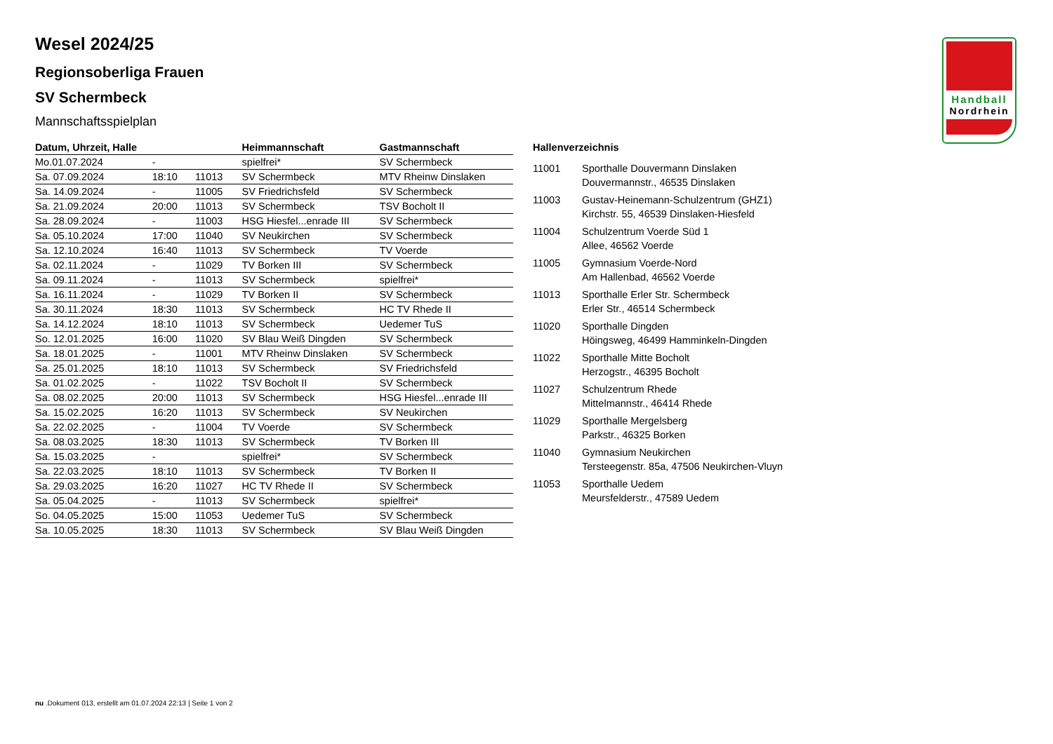Handball
Nordrhein
Wesel 2024/25
Regionsoberliga Frauen
SV Schermbeck
Mannschaftsspielplan
| Datum, Uhrzeit, Halle | | | Heimmannschaft | Gastmannschaft |
| --- | --- | --- | --- | --- |
| Mo.01.07.2024 | - | | spielfrei* | SV Schermbeck |
| Sa. 07.09.2024 | 18:10 | 11013 | SV Schermbeck | MTV Rheinw Dinslaken |
| Sa. 14.09.2024 | - | 11005 | SV Friedrichsfeld | SV Schermbeck |
| Sa. 21.09.2024 | 20:00 | 11013 | SV Schermbeck | TSV Bocholt II |
| Sa. 28.09.2024 | - | 11003 | HSG Hiesfel...enrade III | SV Schermbeck |
| Sa. 05.10.2024 | 17:00 | 11040 | SV Neukirchen | SV Schermbeck |
| Sa. 12.10.2024 | 16:40 | 11013 | SV Schermbeck | TV Voerde |
| Sa. 02.11.2024 | - | 11029 | TV Borken III | SV Schermbeck |
| Sa. 09.11.2024 | - | 11013 | SV Schermbeck | spielfrei* |
| Sa. 16.11.2024 | - | 11029 | TV Borken II | SV Schermbeck |
| Sa. 30.11.2024 | 18:30 | 11013 | SV Schermbeck | HC TV Rhede II |
| Sa. 14.12.2024 | 18:10 | 11013 | SV Schermbeck | Uedemer TuS |
| So. 12.01.2025 | 16:00 | 11020 | SV Blau Weiß Dingden | SV Schermbeck |
| Sa. 18.01.2025 | - | 11001 | MTV Rheinw Dinslaken | SV Schermbeck |
| Sa. 25.01.2025 | 18:10 | 11013 | SV Schermbeck | SV Friedrichsfeld |
| Sa. 01.02.2025 | - | 11022 | TSV Bocholt II | SV Schermbeck |
| Sa. 08.02.2025 | 20:00 | 11013 | SV Schermbeck | HSG Hiesfel...enrade III |
| Sa. 15.02.2025 | 16:20 | 11013 | SV Schermbeck | SV Neukirchen |
| Sa. 22.02.2025 | - | 11004 | TV Voerde | SV Schermbeck |
| Sa. 08.03.2025 | 18:30 | 11013 | SV Schermbeck | TV Borken III |
| Sa. 15.03.2025 | - | | spielfrei* | SV Schermbeck |
| Sa. 22.03.2025 | 18:10 | 11013 | SV Schermbeck | TV Borken II |
| Sa. 29.03.2025 | 16:20 | 11027 | HC TV Rhede II | SV Schermbeck |
| Sa. 05.04.2025 | - | 11013 | SV Schermbeck | spielfrei* |
| So. 04.05.2025 | 15:00 | 11053 | Uedemer TuS | SV Schermbeck |
| Sa. 10.05.2025 | 18:30 | 11013 | SV Schermbeck | SV Blau Weiß Dingden |
Hallenverzeichnis
| 11001 | Sporthalle Douvermann Dinslaken Douvermannstr., 46535 Dinslaken |
| 11003 | Gustav-Heinemann-Schulzentrum (GHZ1) Kirchstr. 55, 46539 Dinslaken-Hiesfeld |
| 11004 | Schulzentrum Voerde Süd 1 Allee, 46562 Voerde |
| 11005 | Gymnasium Voerde-Nord Am Hallenbad, 46562 Voerde |
| 11013 | Sporthalle Erler Str. Schermbeck Erler Str., 46514 Schermbeck |
| 11020 | Sporthalle Dingden Höingsweg, 46499 Hamminkeln-Dingden |
| 11022 | Sporthalle Mitte Bocholt Herzogstr., 46395 Bocholt |
| 11027 | Schulzentrum Rhede Mittelmannstr., 46414 Rhede |
| 11029 | Sporthalle Mergelsberg Parkstr., 46325 Borken |
| 11040 | Gymnasium Neukirchen Tersteegenstr. 85a, 47506 Neukirchen-Vluyn |
| 11053 | Sporthalle Uedem Meursfelderstr., 47589 Uedem |
nu .Dokument 013, erstellt am 01.07.2024 22:13 | Seite 1 von 2